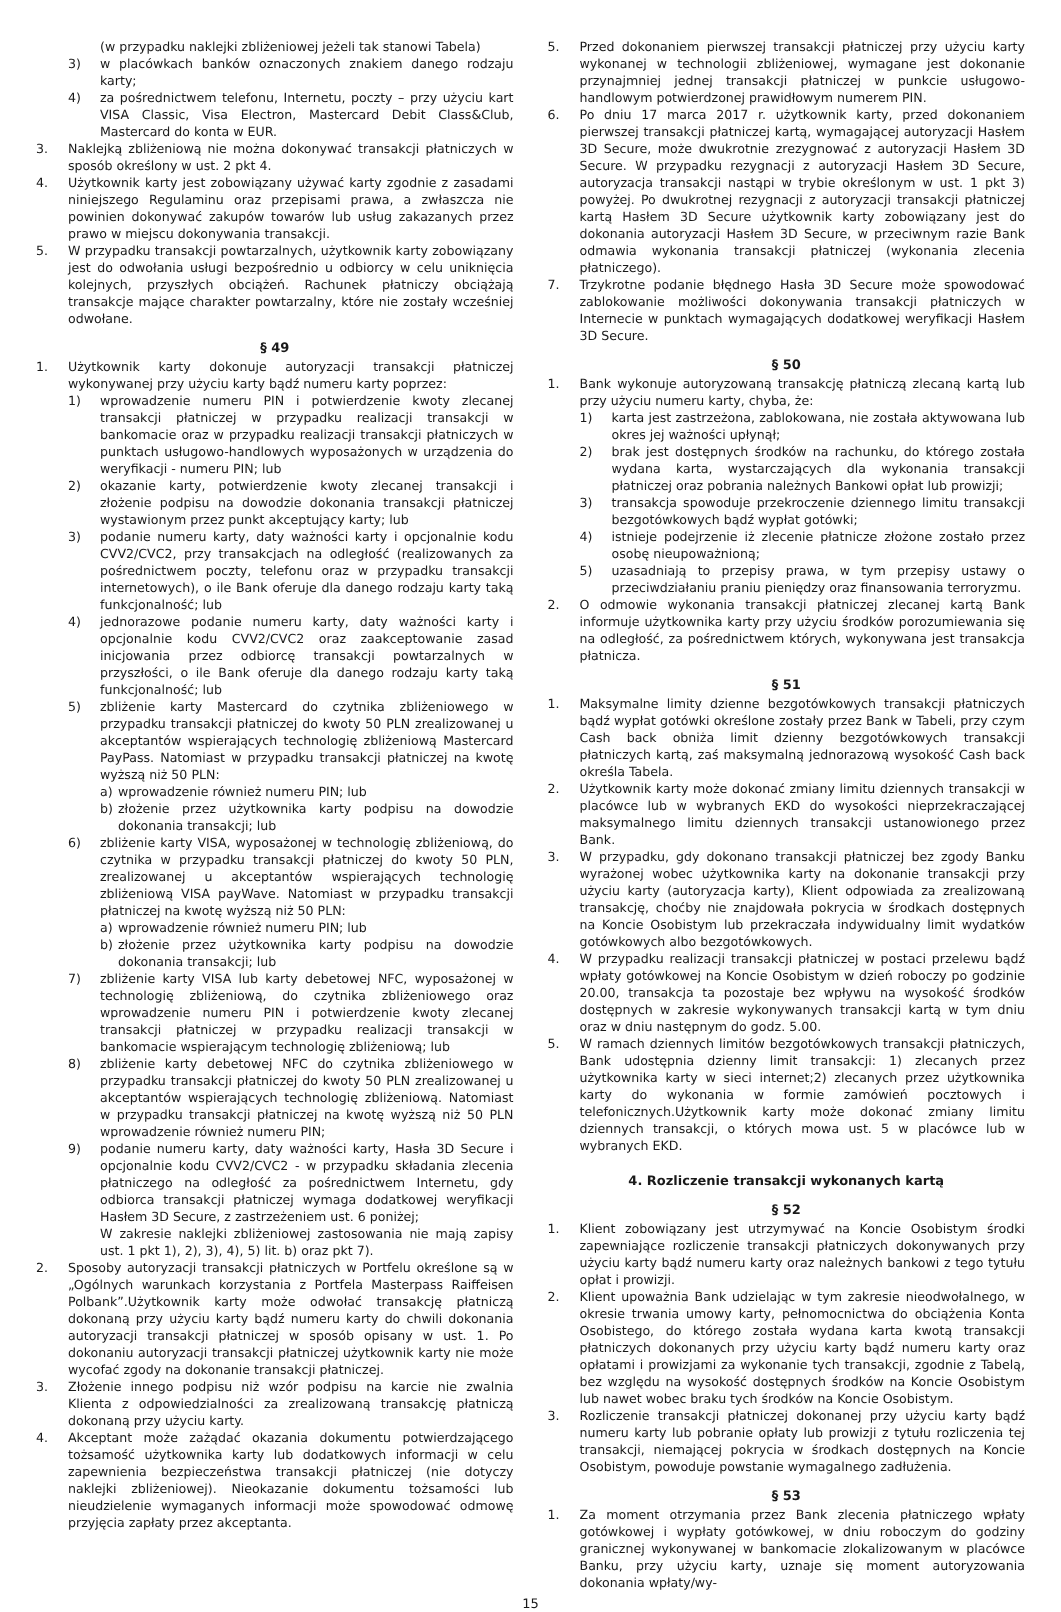(w przypadku naklejki zbliżeniowej jeżeli tak stanowi Tabela)
3) w placówkach banków oznaczonych znakiem danego rodzaju karty;
4) za pośrednictwem telefonu, Internetu, poczty – przy użyciu kart VISA Classic, Visa Electron, Mastercard Debit Class&Club, Mastercard do konta w EUR.
3. Naklejką zbliżeniową nie można dokonywać transakcji płatniczych w sposób określony w ust. 2 pkt 4.
4. Użytkownik karty jest zobowiązany używać karty zgodnie z zasadami niniejszego Regulaminu oraz przepisami prawa, a zwłaszcza nie powinien dokonywać zakupów towarów lub usług zakazanych przez prawo w miejscu dokonywania transakcji.
5. W przypadku transakcji powtarzalnych, użytkownik karty zobowiązany jest do odwołania usługi bezpośrednio u odbiorcy w celu uniknięcia kolejnych, przyszłych obciążeń. Rachunek płatniczy obciążają transakcje mające charakter powtarzalny, które nie zostały wcześniej odwołane.
§ 49
1. Użytkownik karty dokonuje autoryzacji transakcji płatniczej wykonywanej przy użyciu karty bądź numeru karty poprzez:
1) wprowadzenie numeru PIN i potwierdzenie kwoty zlecanej transakcji płatniczej w przypadku realizacji transakcji w bankomacie oraz w przypadku realizacji transakcji płatniczych w punktach usługowo-handlowych wyposażonych w urządzenia do weryfikacji - numeru PIN; lub
2) okazanie karty, potwierdzenie kwoty zlecanej transakcji i złożenie podpisu na dowodzie dokonania transakcji płatniczej wystawionym przez punkt akceptujący karty; lub
3) podanie numeru karty, daty ważności karty i opcjonalnie kodu CVV2/CVC2, przy transakcjach na odległość (realizowanych za pośrednictwem poczty, telefonu oraz w przypadku transakcji internetowych), o ile Bank oferuje dla danego rodzaju karty taką funkcjonalność; lub
4) jednorazowe podanie numeru karty, daty ważności karty i opcjonalnie kodu CVV2/CVC2 oraz zaakceptowanie zasad inicjowania przez odbiorcę transakcji powtarzalnych w przyszłości, o ile Bank oferuje dla danego rodzaju karty taką funkcjonalność; lub
5) zbliżenie karty Mastercard do czytnika zbliżeniowego w przypadku transakcji płatniczej do kwoty 50 PLN zrealizowanej u akceptantów wspierających technologię zbliżeniową Mastercard PayPass. Natomiast w przypadku transakcji płatniczej na kwotę wyższą niż 50 PLN:
a) wprowadzenie również numeru PIN; lub
b) złożenie przez użytkownika karty podpisu na dowodzie dokonania transakcji; lub
6) zbliżenie karty VISA, wyposażonej w technologię zbliżeniową, do czytnika w przypadku transakcji płatniczej do kwoty 50 PLN, zrealizowanej u akceptantów wspierających technologię zbliżeniową VISA payWave. Natomiast w przypadku transakcji płatniczej na kwotę wyższą niż 50 PLN:
a) wprowadzenie również numeru PIN; lub
b) złożenie przez użytkownika karty podpisu na dowodzie dokonania transakcji; lub
7) zbliżenie karty VISA lub karty debetowej NFC, wyposażonej w technologię zbliżeniową, do czytnika zbliżeniowego oraz wprowadzenie numeru PIN i potwierdzenie kwoty zlecanej transakcji płatniczej w przypadku realizacji transakcji w bankomacie wspierającym technologię zbliżeniową; lub
8) zbliżenie karty debetowej NFC do czytnika zbliżeniowego w przypadku transakcji płatniczej do kwoty 50 PLN zrealizowanej u akceptantów wspierających technologię zbliżeniową. Natomiast w przypadku transakcji płatniczej na kwotę wyższą niż 50 PLN wprowadzenie również numeru PIN;
9) podanie numeru karty, daty ważności karty, Hasła 3D Secure i opcjonalnie kodu CVV2/CVC2 - w przypadku składania zlecenia płatniczego na odległość za pośrednictwem Internetu, gdy odbiorca transakcji płatniczej wymaga dodatkowej weryfikacji Hasłem 3D Secure, z zastrzeżeniem ust. 6 poniżej;
W zakresie naklejki zbliżeniowej zastosowania nie mają zapisy ust. 1 pkt 1), 2), 3), 4), 5) lit. b) oraz pkt 7).
2. Sposoby autoryzacji transakcji płatniczych w Portfelu określone są w „Ogólnych warunkach korzystania z Portfela Masterpass Raiffeisen Polbank”.Użytkownik karty może odwołać transakcję płatniczą dokonaną przy użyciu karty bądź numeru karty do chwili dokonania autoryzacji transakcji płatniczej w sposób opisany w ust. 1. Po dokonaniu autoryzacji transakcji płatniczej użytkownik karty nie może wycofać zgody na dokonanie transakcji płatniczej.
3. Złożenie innego podpisu niż wzór podpisu na karcie nie zwalnia Klienta z odpowiedzialności za zrealizowaną transakcję płatniczą dokonaną przy użyciu karty.
4. Akceptant może zażądać okazania dokumentu potwierdzającego tożsamość użytkownika karty lub dodatkowych informacji w celu zapewnienia bezpieczeństwa transakcji płatniczej (nie dotyczy naklejki zbliżeniowej). Nieokazanie dokumentu tożsamości lub nieudzielenie wymaganych informacji może spowodować odmowę przyjęcia zapłaty przez akceptanta.
5. Przed dokonaniem pierwszej transakcji płatniczej przy użyciu karty wykonanej w technologii zbliżeniowej, wymagane jest dokonanie przynajmniej jednej transakcji płatniczej w punkcie usługowo-handlowym potwierdzonej prawidłowym numerem PIN.
6. Po dniu 17 marca 2017 r. użytkownik karty, przed dokonaniem pierwszej transakcji płatniczej kartą, wymagającej autoryzacji Hasłem 3D Secure, może dwukrotnie zrezygnować z autoryzacji Hasłem 3D Secure. W przypadku rezygnacji z autoryzacji Hasłem 3D Secure, autoryzacja transakcji nastąpi w trybie określonym w ust. 1 pkt 3) powyżej. Po dwukrotnej rezygnacji z autoryzacji transakcji płatniczej kartą Hasłem 3D Secure użytkownik karty zobowiązany jest do dokonania autoryzacji Hasłem 3D Secure, w przeciwnym razie Bank odmawia wykonania transakcji płatniczej (wykonania zlecenia płatniczego).
7. Trzykrotne podanie błędnego Hasła 3D Secure może spowodować zablokowanie możliwości dokonywania transakcji płatniczych w Internecie w punktach wymagających dodatkowej weryfikacji Hasłem 3D Secure.
§ 50
1. Bank wykonuje autoryzowaną transakcję płatniczą zlecaną kartą lub przy użyciu numeru karty, chyba, że:
1) karta jest zastrzeżona, zablokowana, nie została aktywowana lub okres jej ważności upłynął;
2) brak jest dostępnych środków na rachunku, do którego została wydana karta, wystarczających dla wykonania transakcji płatniczej oraz pobrania należnych Bankowi opłat lub prowizji;
3) transakcja spowoduje przekroczenie dziennego limitu transakcji bezgotówkowych bądź wypłat gotówki;
4) istnieje podejrzenie iż zlecenie płatnicze złożone zostało przez osobę nieupoważnioną;
5) uzasadniają to przepisy prawa, w tym przepisy ustawy o przeciwdziałaniu praniu pieniędzy oraz finansowania terroryzmu.
2. O odmowie wykonania transakcji płatniczej zlecanej kartą Bank informuje użytkownika karty przy użyciu środków porozumiewania się na odległość, za pośrednictwem których, wykonywana jest transakcja płatnicza.
§ 51
1. Maksymalne limity dzienne bezgotówkowych transakcji płatniczych bądź wypłat gotówki określone zostały przez Bank w Tabeli, przy czym Cash back obniża limit dzienny bezgotówkowych transakcji płatniczych kartą, zaś maksymalną jednorazową wysokość Cash back określa Tabela.
2. Użytkownik karty może dokonać zmiany limitu dziennych transakcji w placówce lub w wybranych EKD do wysokości nieprzekraczającej maksymalnego limitu dziennych transakcji ustanowionego przez Bank.
3. W przypadku, gdy dokonano transakcji płatniczej bez zgody Banku wyrażonej wobec użytkownika karty na dokonanie transakcji przy użyciu karty (autoryzacja karty), Klient odpowiada za zrealizowaną transakcję, choćby nie znajdowała pokrycia w środkach dostępnych na Koncie Osobistym lub przekraczała indywidualny limit wydatków gotówkowych albo bezgotówkowych.
4. W przypadku realizacji transakcji płatniczej w postaci przelewu bądź wpłaty gotówkowej na Koncie Osobistym w dzień roboczy po godzinie 20.00, transakcja ta pozostaje bez wpływu na wysokość środków dostępnych w zakresie wykonywanych transakcji kartą w tym dniu oraz w dniu następnym do godz. 5.00.
5. W ramach dziennych limitów bezgotówkowych transakcji płatniczych, Bank udostępnia dzienny limit transakcji: 1) zlecanych przez użytkownika karty w sieci internet;2) zlecanych przez użytkownika karty do wykonania w formie zamówień pocztowych i telefonicznych.Użytkownik karty może dokonać zmiany limitu dziennych transakcji, o których mowa ust. 5 w placówce lub w wybranych EKD.
4. Rozliczenie transakcji wykonanych kartą
§ 52
1. Klient zobowiązany jest utrzymywać na Koncie Osobistym środki zapewniające rozliczenie transakcji płatniczych dokonywanych przy użyciu karty bądź numeru karty oraz należnych bankowi z tego tytułu opłat i prowizji.
2. Klient upoważnia Bank udzielając w tym zakresie nieodwołalnego, w okresie trwania umowy karty, pełnomocnictwa do obciążenia Konta Osobistego, do którego została wydana karta kwotą transakcji płatniczych dokonanych przy użyciu karty bądź numeru karty oraz opłatami i prowizjami za wykonanie tych transakcji, zgodnie z Tabelą, bez względu na wysokość dostępnych środków na Koncie Osobistym lub nawet wobec braku tych środków na Koncie Osobistym.
3. Rozliczenie transakcji płatniczej dokonanej przy użyciu karty bądź numeru karty lub pobranie opłaty lub prowizji z tytułu rozliczenia tej transakcji, niemającej pokrycia w środkach dostępnych na Koncie Osobistym, powoduje powstanie wymagalnego zadłużenia.
§ 53
1. Za moment otrzymania przez Bank zlecenia płatniczego wpłaty gotówkowej i wypłaty gotówkowej, w dniu roboczym do godziny granicznej wykonywanej w bankomacie zlokalizowanym w placówce Banku, przy użyciu karty, uznaje się moment autoryzowania dokonania wpłaty/wy-
15